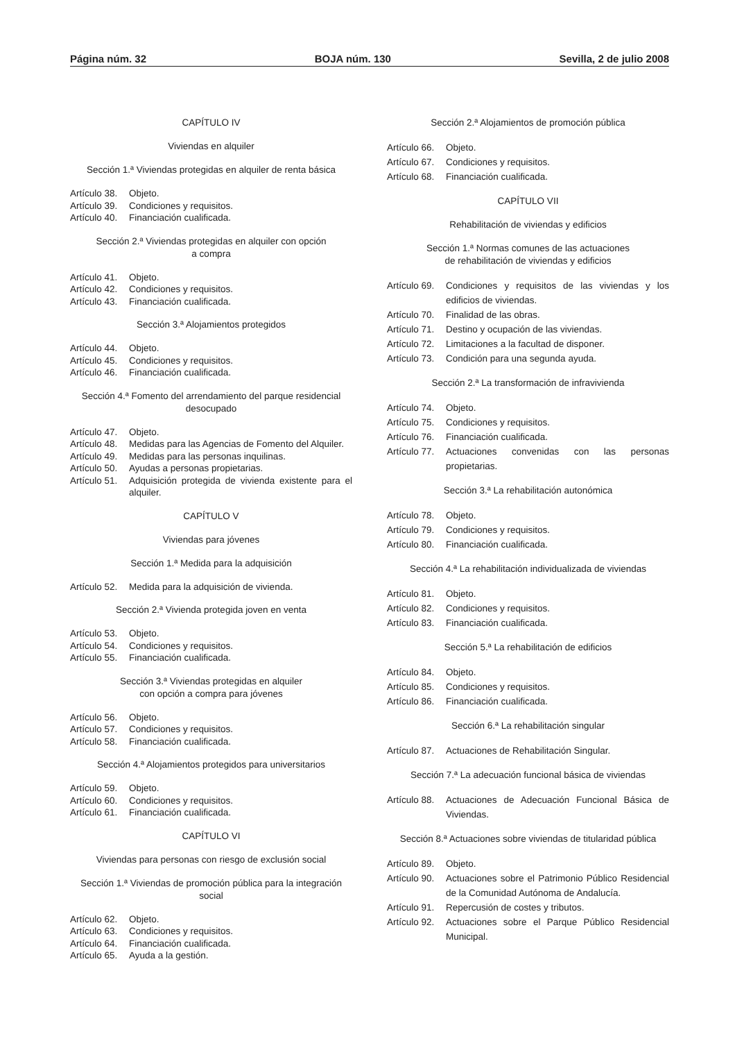Página núm. 32 BOJA núm. 130 Sevilla, 2 de julio 2008
CAPÍTULO IV
Viviendas en alquiler
Sección 1.ª Viviendas protegidas en alquiler de renta básica
Artículo 38. Objeto.
Artículo 39. Condiciones y requisitos.
Artículo 40. Financiación cualificada.
Sección 2.ª Viviendas protegidas en alquiler con opción
a compra
Artículo 41. Objeto.
Artículo 42. Condiciones y requisitos.
Artículo 43. Financiación cualificada.
Sección 3.ª Alojamientos protegidos
Artículo 44. Objeto.
Artículo 45. Condiciones y requisitos.
Artículo 46. Financiación cualificada.
Sección 4.ª Fomento del arrendamiento del parque residencial desocupado
Artículo 47. Objeto.
Artículo 48. Medidas para las Agencias de Fomento del Alquiler.
Artículo 49. Medidas para las personas inquilinas.
Artículo 50. Ayudas a personas propietarias.
Artículo 51. Adquisición protegida de vivienda existente para el alquiler.
CAPÍTULO V
Viviendas para jóvenes
Sección 1.ª Medida para la adquisición
Artículo 52. Medida para la adquisición de vivienda.
Sección 2.ª Vivienda protegida joven en venta
Artículo 53. Objeto.
Artículo 54. Condiciones y requisitos.
Artículo 55. Financiación cualificada.
Sección 3.ª Viviendas protegidas en alquiler
con opción a compra para jóvenes
Artículo 56. Objeto.
Artículo 57. Condiciones y requisitos.
Artículo 58. Financiación cualificada.
Sección 4.ª Alojamientos protegidos para universitarios
Artículo 59. Objeto.
Artículo 60. Condiciones y requisitos.
Artículo 61. Financiación cualificada.
CAPÍTULO VI
Viviendas para personas con riesgo de exclusión social
Sección 1.ª Viviendas de promoción pública para la integración social
Artículo 62. Objeto.
Artículo 63. Condiciones y requisitos.
Artículo 64. Financiación cualificada.
Artículo 65. Ayuda a la gestión.
Sección 2.ª Alojamientos de promoción pública
Artículo 66. Objeto.
Artículo 67. Condiciones y requisitos.
Artículo 68. Financiación cualificada.
CAPÍTULO VII
Rehabilitación de viviendas y edificios
Sección 1.ª Normas comunes de las actuaciones
de rehabilitación de viviendas y edificios
Artículo 69. Condiciones y requisitos de las viviendas y los edificios de viviendas.
Artículo 70. Finalidad de las obras.
Artículo 71. Destino y ocupación de las viviendas.
Artículo 72. Limitaciones a la facultad de disponer.
Artículo 73. Condición para una segunda ayuda.
Sección 2.ª La transformación de infravivienda
Artículo 74. Objeto.
Artículo 75. Condiciones y requisitos.
Artículo 76. Financiación cualificada.
Artículo 77. Actuaciones convenidas con las personas propietarias.
Sección 3.ª La rehabilitación autonómica
Artículo 78. Objeto.
Artículo 79. Condiciones y requisitos.
Artículo 80. Financiación cualificada.
Sección 4.ª La rehabilitación individualizada de viviendas
Artículo 81. Objeto.
Artículo 82. Condiciones y requisitos.
Artículo 83. Financiación cualificada.
Sección 5.ª La rehabilitación de edificios
Artículo 84. Objeto.
Artículo 85. Condiciones y requisitos.
Artículo 86. Financiación cualificada.
Sección 6.ª La rehabilitación singular
Artículo 87. Actuaciones de Rehabilitación Singular.
Sección 7.ª La adecuación funcional básica de viviendas
Artículo 88. Actuaciones de Adecuación Funcional Básica de Viviendas.
Sección 8.ª Actuaciones sobre viviendas de titularidad pública
Artículo 89. Objeto.
Artículo 90. Actuaciones sobre el Patrimonio Público Residencial de la Comunidad Autónoma de Andalucía.
Artículo 91. Repercusión de costes y tributos.
Artículo 92. Actuaciones sobre el Parque Público Residencial Municipal.